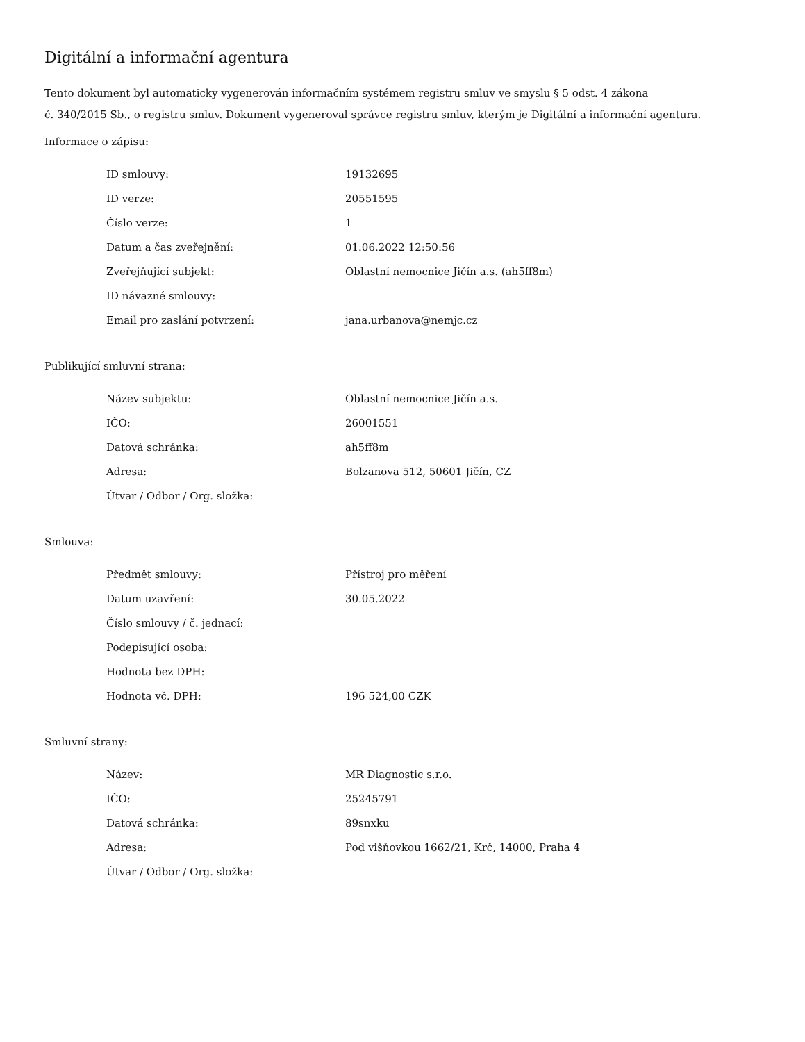Digitální a informační agentura
Tento dokument byl automaticky vygenerován informačním systémem registru smluv ve smyslu § 5 odst. 4 zákona
č. 340/2015 Sb., o registru smluv. Dokument vygeneroval správce registru smluv, kterým je Digitální a informační agentura.
Informace o zápisu:
| ID smlouvy: | 19132695 |
| ID verze: | 20551595 |
| Číslo verze: | 1 |
| Datum a čas zveřejnění: | 01.06.2022 12:50:56 |
| Zveřejňující subjekt: | Oblastní nemocnice Jičín a.s. (ah5ff8m) |
| ID návazné smlouvy: | |
| Email pro zaslání potvrzení: | jana.urbanova@nemjc.cz |
Publikující smluvní strana:
| Název subjektu: | Oblastní nemocnice Jičín a.s. |
| IČO: | 26001551 |
| Datová schránka: | ah5ff8m |
| Adresa: | Bolzanova 512, 50601 Jičín, CZ |
| Útvar / Odbor / Org. složka: | |
Smlouva:
| Předmět smlouvy: | Přístroj pro měření |
| Datum uzavření: | 30.05.2022 |
| Číslo smlouvy / č. jednací: | |
| Podepisující osoba: | |
| Hodnota bez DPH: | |
| Hodnota vč. DPH: | 196 524,00 CZK |
Smluvní strany:
| Název: | MR Diagnostic s.r.o. |
| IČO: | 25245791 |
| Datová schránka: | 89snxku |
| Adresa: | Pod višňovkou 1662/21, Krč, 14000, Praha 4 |
| Útvar / Odbor / Org. složka: | |